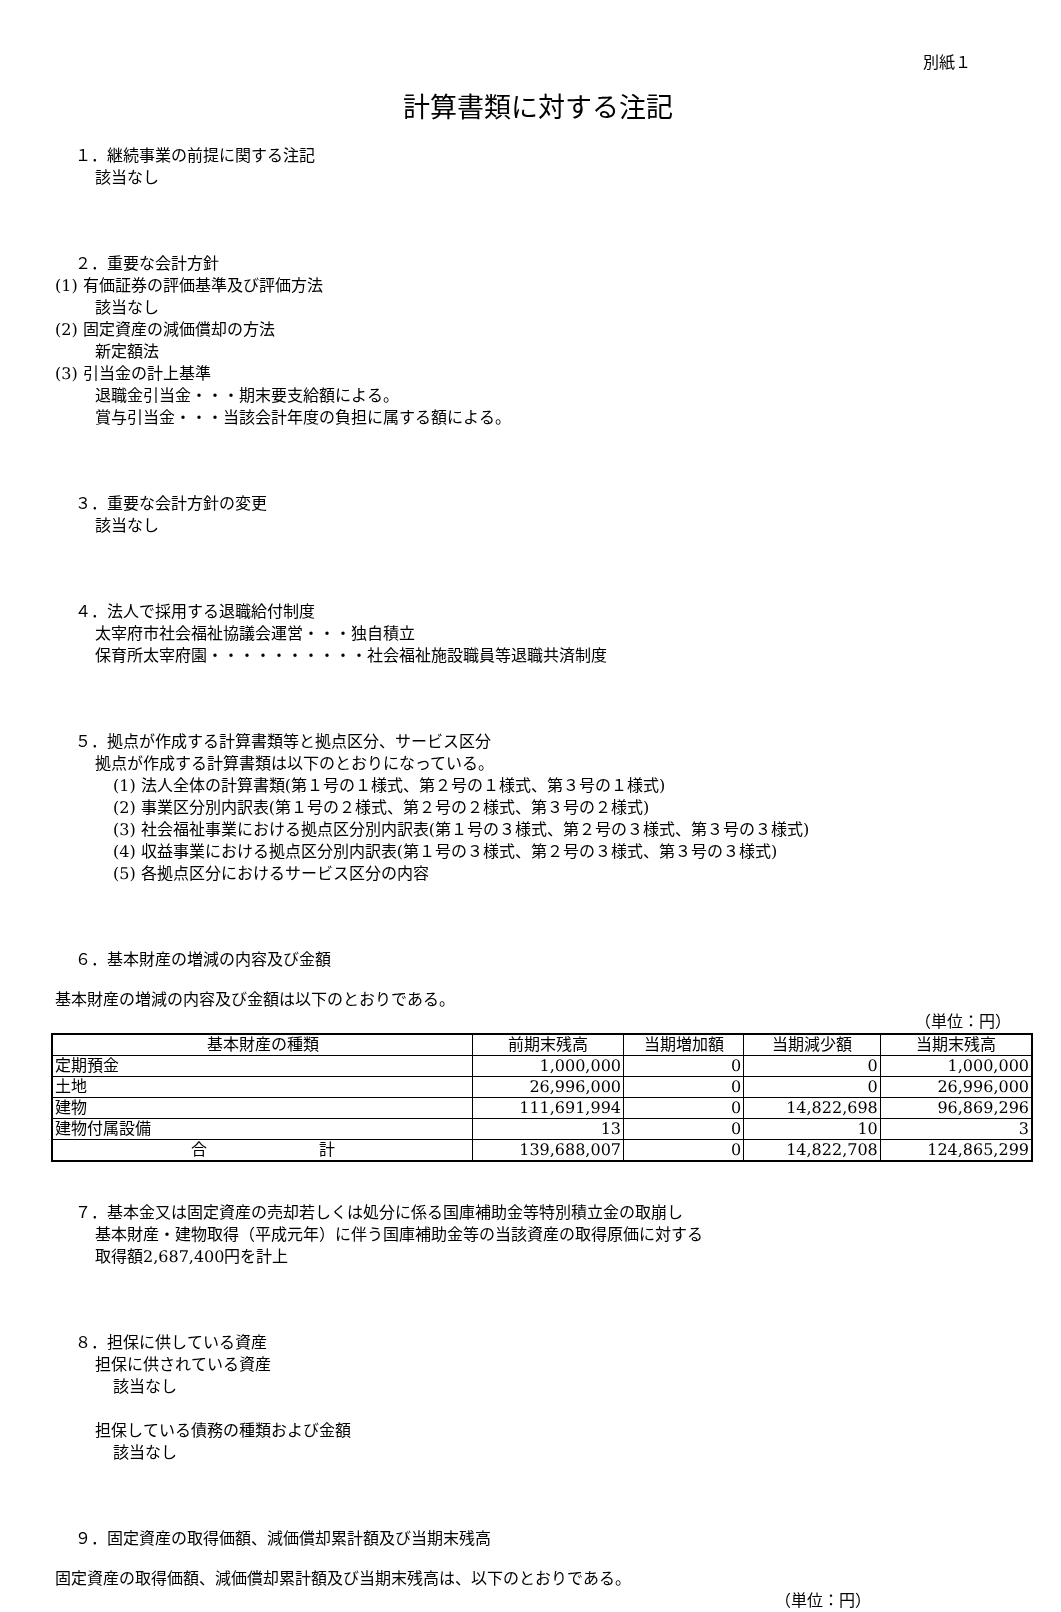別紙１
計算書類に対する注記
１．継続事業の前提に関する注記
該当なし
２．重要な会計方針
(1) 有価証券の評価基準及び評価方法
該当なし
(2) 固定資産の減価償却の方法
新定額法
(3) 引当金の計上基準
退職金引当金・・・期末要支給額による。
賞与引当金・・・当該会計年度の負担に属する額による。
３．重要な会計方針の変更
該当なし
４．法人で採用する退職給付制度
太宰府市社会福祉協議会運営・・・独自積立
保育所太宰府園・・・・・・・・・・社会福祉施設職員等退職共済制度
５．拠点が作成する計算書類等と拠点区分、サービス区分
拠点が作成する計算書類は以下のとおりになっている。
(1) 法人全体の計算書類(第１号の１様式、第２号の１様式、第３号の１様式)
(2) 事業区分別内訳表(第１号の２様式、第２号の２様式、第３号の２様式)
(3) 社会福祉事業における拠点区分別内訳表(第１号の３様式、第２号の３様式、第３号の３様式)
(4) 収益事業における拠点区分別内訳表(第１号の３様式、第２号の３様式、第３号の３様式)
(5) 各拠点区分におけるサービス区分の内容
６．基本財産の増減の内容及び金額
基本財産の増減の内容及び金額は以下のとおりである。
（単位：円）
| 基本財産の種類 | 前期末残高 | 当期増加額 | 当期減少額 | 当期末残高 |
| --- | --- | --- | --- | --- |
| 定期預金 | 1,000,000 | 0 | 0 | 1,000,000 |
| 土地 | 26,996,000 | 0 | 0 | 26,996,000 |
| 建物 | 111,691,994 | 0 | 14,822,698 | 96,869,296 |
| 建物付属設備 | 13 | 0 | 10 | 3 |
| 合 計 | 139,688,007 | 0 | 14,822,708 | 124,865,299 |
７．基本金又は固定資産の売却若しくは処分に係る国庫補助金等特別積立金の取崩し
基本財産・建物取得（平成元年）に伴う国庫補助金等の当該資産の取得原価に対する
取得額2,687,400円を計上
８．担保に供している資産
担保に供されている資産
該当なし
担保している債務の種類および金額
該当なし
９．固定資産の取得価額、減価償却累計額及び当期末残高
固定資産の取得価額、減価償却累計額及び当期末残高は、以下のとおりである。
（単位：円）